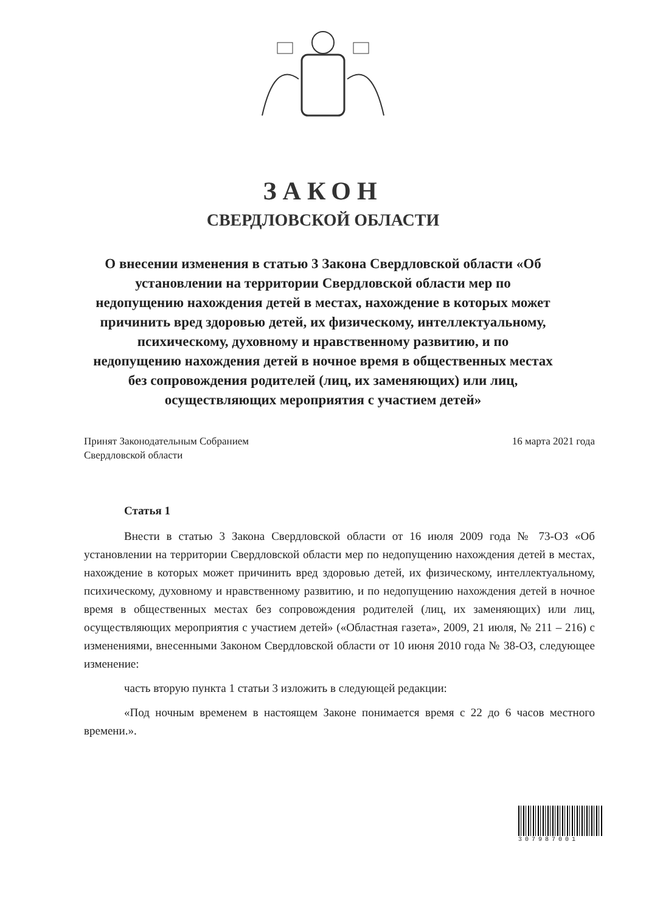ЗАКОН
СВЕРДЛОВСКОЙ ОБЛАСТИ
О внесении изменения в статью 3 Закона Свердловской области «Об установлении на территории Свердловской области мер по недопущению нахождения детей в местах, нахождение в которых может причинить вред здоровью детей, их физическому, интеллектуальному, психическому, духовному и нравственному развитию, и по недопущению нахождения детей в ночное время в общественных местах без сопровождения родителей (лиц, их заменяющих) или лиц, осуществляющих мероприятия с участием детей»
Принят Законодательным Собранием
Свердловской области
16 марта 2021 года
Статья 1
Внести в статью 3 Закона Свердловской области от 16 июля 2009 года № 73-ОЗ «Об установлении на территории Свердловской области мер по недопущению нахождения детей в местах, нахождение в которых может причинить вред здоровью детей, их физическому, интеллектуальному, психическому, духовному и нравственному развитию, и по недопущению нахождения детей в ночное время в общественных местах без сопровождения родителей (лиц, их заменяющих) или лиц, осуществляющих мероприятия с участием детей» («Областная газета», 2009, 21 июля, № 211 – 216) с изменениями, внесенными Законом Свердловской области от 10 июня 2010 года № 38-ОЗ, следующее изменение:
часть вторую пункта 1 статьи 3 изложить в следующей редакции:
«Под ночным временем в настоящем Законе понимается время с 22 до 6 часов местного времени.».
307987001